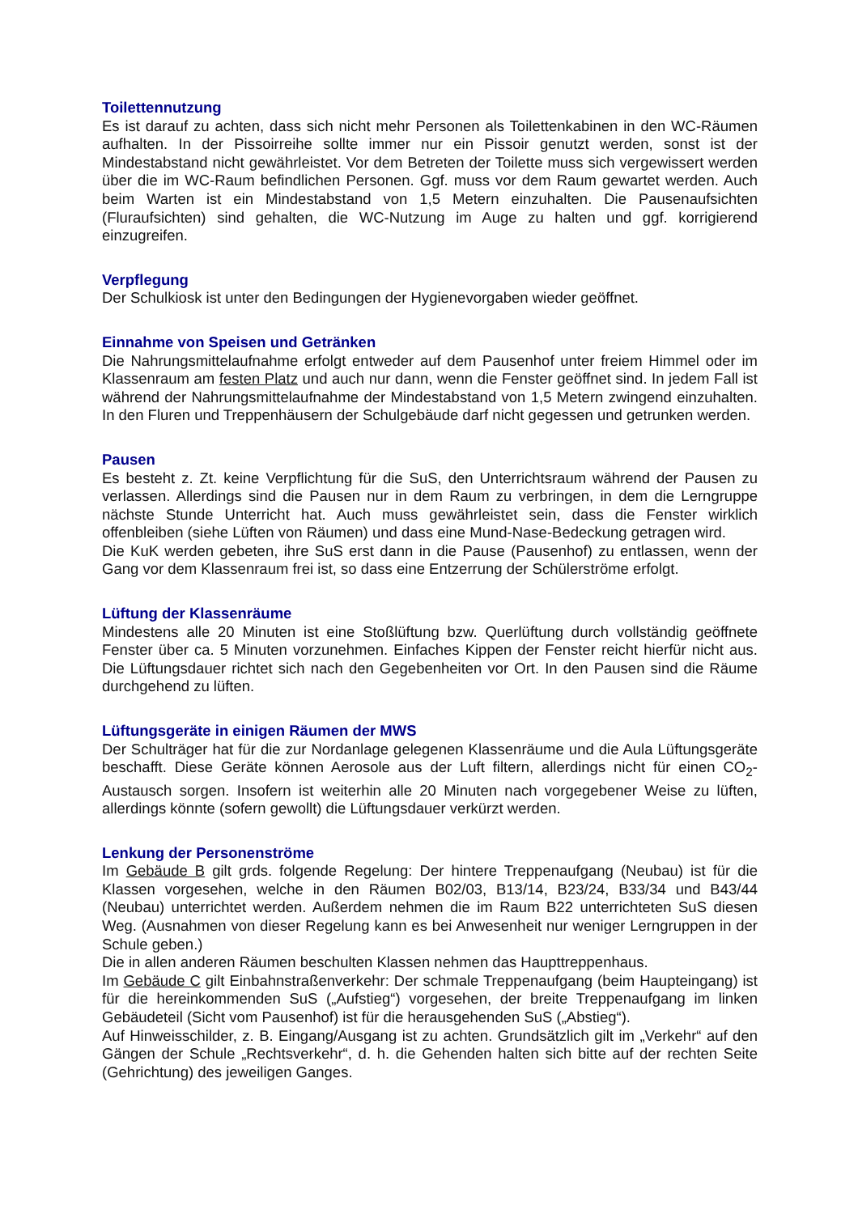Toilettennutzung
Es ist darauf zu achten, dass sich nicht mehr Personen als Toilettenkabinen in den WC-Räumen aufhalten. In der Pissoirreihe sollte immer nur ein Pissoir genutzt werden, sonst ist der Mindestabstand nicht gewährleistet. Vor dem Betreten der Toilette muss sich vergewissert werden über die im WC-Raum befindlichen Personen. Ggf. muss vor dem Raum gewartet werden. Auch beim Warten ist ein Mindestabstand von 1,5 Metern einzuhalten. Die Pausenaufsichten (Fluraufsichten) sind gehalten, die WC-Nutzung im Auge zu halten und ggf. korrigierend einzugreifen.
Verpflegung
Der Schulkiosk ist unter den Bedingungen der Hygienevorgaben wieder geöffnet.
Einnahme von Speisen und Getränken
Die Nahrungsmittelaufnahme erfolgt entweder auf dem Pausenhof unter freiem Himmel oder im Klassenraum am festen Platz und auch nur dann, wenn die Fenster geöffnet sind. In jedem Fall ist während der Nahrungsmittelaufnahme der Mindestabstand von 1,5 Metern zwingend einzuhalten. In den Fluren und Treppenhäusern der Schulgebäude darf nicht gegessen und getrunken werden.
Pausen
Es besteht z. Zt. keine Verpflichtung für die SuS, den Unterrichtsraum während der Pausen zu verlassen. Allerdings sind die Pausen nur in dem Raum zu verbringen, in dem die Lerngruppe nächste Stunde Unterricht hat. Auch muss gewährleistet sein, dass die Fenster wirklich offenbleiben (siehe Lüften von Räumen) und dass eine Mund-Nase-Bedeckung getragen wird.
Die KuK werden gebeten, ihre SuS erst dann in die Pause (Pausenhof) zu entlassen, wenn der Gang vor dem Klassenraum frei ist, so dass eine Entzerrung der Schülerströme erfolgt.
Lüftung der Klassenräume
Mindestens alle 20 Minuten ist eine Stoßlüftung bzw. Querlüftung durch vollständig geöffnete Fenster über ca. 5 Minuten vorzunehmen. Einfaches Kippen der Fenster reicht hierfür nicht aus. Die Lüftungsdauer richtet sich nach den Gegebenheiten vor Ort. In den Pausen sind die Räume durchgehend zu lüften.
Lüftungsgeräte in einigen Räumen der MWS
Der Schulträger hat für die zur Nordanlage gelegenen Klassenräume und die Aula Lüftungsgeräte beschafft. Diese Geräte können Aerosole aus der Luft filtern, allerdings nicht für einen CO<sub>2</sub>-Austausch sorgen. Insofern ist weiterhin alle 20 Minuten nach vorgegebener Weise zu lüften, allerdings könnte (sofern gewollt) die Lüftungsdauer verkürzt werden.
Lenkung der Personenströme
Im Gebäude B gilt grds. folgende Regelung: Der hintere Treppenaufgang (Neubau) ist für die Klassen vorgesehen, welche in den Räumen B02/03, B13/14, B23/24, B33/34 und B43/44 (Neubau) unterrichtet werden. Außerdem nehmen die im Raum B22 unterrichteten SuS diesen Weg. (Ausnahmen von dieser Regelung kann es bei Anwesenheit nur weniger Lerngruppen in der Schule geben.)
Die in allen anderen Räumen beschulten Klassen nehmen das Haupttreppenhaus.
Im Gebäude C gilt Einbahnstraßenverkehr: Der schmale Treppenaufgang (beim Haupteingang) ist für die hereinkommenden SuS („Aufstieg“) vorgesehen, der breite Treppenaufgang im linken Gebäudeteil (Sicht vom Pausenhof) ist für die herausgehenden SuS („Abstieg“).
Auf Hinweisschilder, z. B. Eingang/Ausgang ist zu achten. Grundsätzlich gilt im „Verkehr“ auf den Gängen der Schule „Rechtsverkehr“, d. h. die Gehenden halten sich bitte auf der rechten Seite (Gehrichtung) des jeweiligen Ganges.